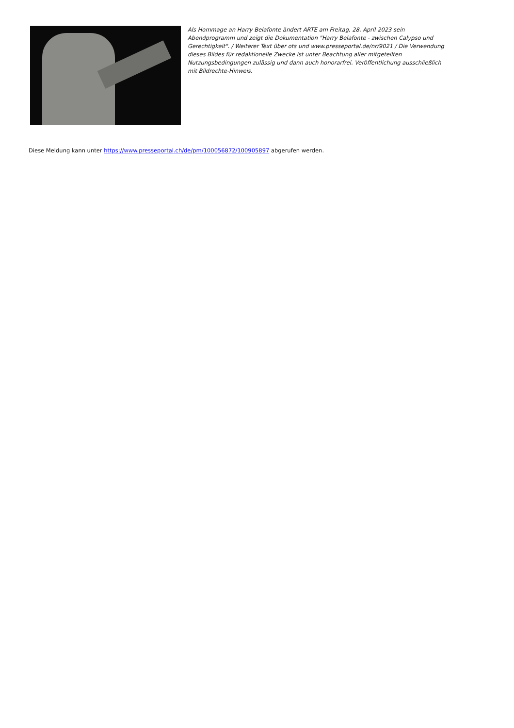Als Hommage an Harry Belafonte ändert ARTE am Freitag, 28. April 2023 sein Abendprogramm und zeigt die Dokumentation "Harry Belafonte - zwischen Calypso und Gerechtigkeit". / Weiterer Text über ots und www.presseportal.de/nr/9021 / Die Verwendung dieses Bildes für redaktionelle Zwecke ist unter Beachtung aller mitgeteilten Nutzungsbedingungen zulässig und dann auch honorarfrei. Veröffentlichung ausschließlich mit Bildrechte-Hinweis.
Diese Meldung kann unter https://www.presseportal.ch/de/pm/100056872/100905897 abgerufen werden.